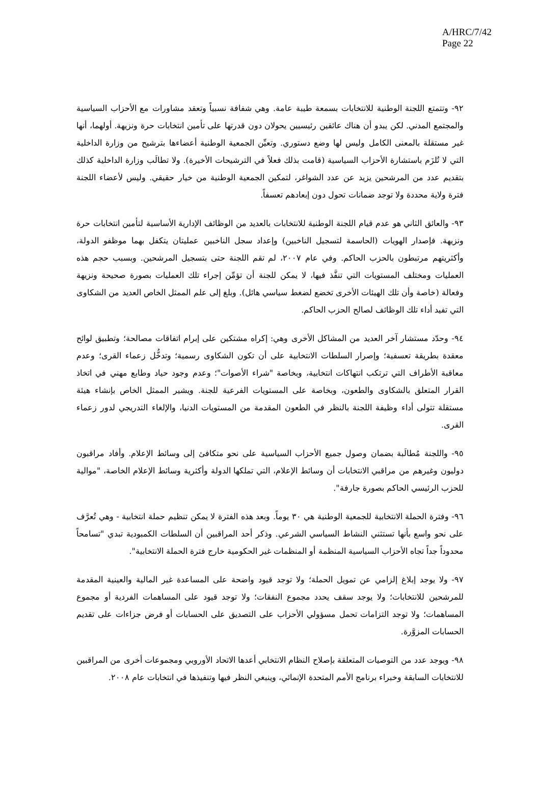A/HRC/7/42
Page 22
٩٢- وتتمتع اللجنة الوطنية للانتخابات بسمعة طيبة عامة. وهي شفافة نسبياً وتعقد مشاورات مع الأحزاب السياسية والمجتمع المدني. لكن يبدو أن هناك عائقين رئيسيين يحولان دون قدرتها على تأمين انتخابات حرة ونزيهة. أولهما، أنها غير مستقلة بالمعنى الكامل وليس لها وضع دستوري. وتعيِّن الجمعية الوطنية أعضاءها بترشيح من وزارة الداخلية التي لا تُلزَم باستشارة الأحزاب السياسية (قامت بذلك فعلاً في الترشيحات الأخيرة). ولا تطالَب وزارة الداخلية كذلك بتقديم عدد من المرشحين يزيد عن عدد الشواغر، لتمكين الجمعية الوطنية من خيار حقيقي. وليس لأعضاء اللجنة فترة ولاية محددة ولا توجد ضمانات تحول دون إبعادهم تعسفاً.
٩٣- والعائق الثاني هو عدم قيام اللجنة الوطنية للانتخابات بالعديد من الوظائف الإدارية الأساسية لتأمين انتخابات حرة ونزيهة. فإصدار الهويات (الحاسمة لتسجيل الناخبين) وإعداد سجل الناخبين عمليتان يتكفل بهما موظفو الدولة، وأكثريتهم مرتبطون بالحزب الحاكم. وفي عام ٢٠٠٧، لم تقم اللجنة حتى بتسجيل المرشحين. وبسبب حجم هذه العمليات ومختلف المستويات التي تنفَّذ فيها، لا يمكن للجنة أن تؤمِّن إجراء تلك العمليات بصورة صحيحة ونزيهة وفعالة (خاصة وأن تلك الهيئات الأخرى تخضع لضغط سياسي هائل). وبلغ إلى علم الممثل الخاص العديد من الشكاوى التي تفيد أداء تلك الوظائف لصالح الحزب الحاكم.
٩٤- وحدّد مستشار آخر العديد من المشاكل الأخرى وهي: إكراه مشتكين على إبرام اتفاقات مصالحة؛ وتطبيق لوائح معقدة بطريقة تعسفية؛ وإصرار السلطات الانتخابية على أن تكون الشكاوى رسمية؛ وتدخُّل زعماء القرى؛ وعدم معاقبة الأطراف التي ترتكب انتهاكات انتخابية، وبخاصة "شراء الأصوات"؛ وعدم وجود حياد وطابع مهني في اتخاذ القرار المتعلق بالشكاوى والطعون، وبخاصة على المستويات الفرعية للجنة. ويشير الممثل الخاص بإنشاء هيئة مستقلة تتولى أداء وظيفة اللجنة بالنظر في الطعون المقدمة من المستويات الدنيا، والإلغاء التدريجي لدور زعماء القرى.
٩٥- واللجنة مُطالَبة بضمان وصول جميع الأحزاب السياسية على نحو متكافئ إلى وسائط الإعلام. وأفاد مراقبون دوليون وغيرهم من مراقبي الانتخابات أن وسائط الإعلام، التي تملكها الدولة وأكثرية وسائط الإعلام الخاصة، "موالية للحزب الرئيسي الحاكم بصورة جارفة".
٩٦- وفترة الحملة الانتخابية للجمعية الوطنية هي ٣٠ يوماً. وبعد هذه الفترة لا يمكن تنظيم حملة انتخابية - وهي تُعرَّف على نحو واسع بأنها تستثني النشاط السياسي الشرعي. وذكر أحد المراقبين أن السلطات الكمبودية تبدي "تسامحاً محدوداً جداً تجاه الأحزاب السياسية المنظمة أو المنظمات غير الحكومية خارج فترة الحملة الانتخابية".
٩٧- ولا يوجد إبلاغ إلزامي عن تمويل الحملة؛ ولا توجد قيود واضحة على المساعدة غير المالية والعينية المقدمة للمرشحين للانتخابات؛ ولا يوجد سقف يحدد مجموع النفقات؛ ولا توجد قيود على المساهمات الفردية أو مجموع المساهمات؛ ولا توجد التزامات تحمل مسؤولي الأحزاب على التصديق على الحسابات أو فرض جزاءات على تقديم الحسابات المزوَّرة.
٩٨- ويوجد عدد من التوصيات المتعلقة بإصلاح النظام الانتخابي أعدها الاتحاد الأوروبي ومجموعات أخرى من المراقبين للانتخابات السابقة وخبراء برنامج الأمم المتحدة الإنمائي، وينبغي النظر فيها وتنفيذها في انتخابات عام ٢٠٠٨.